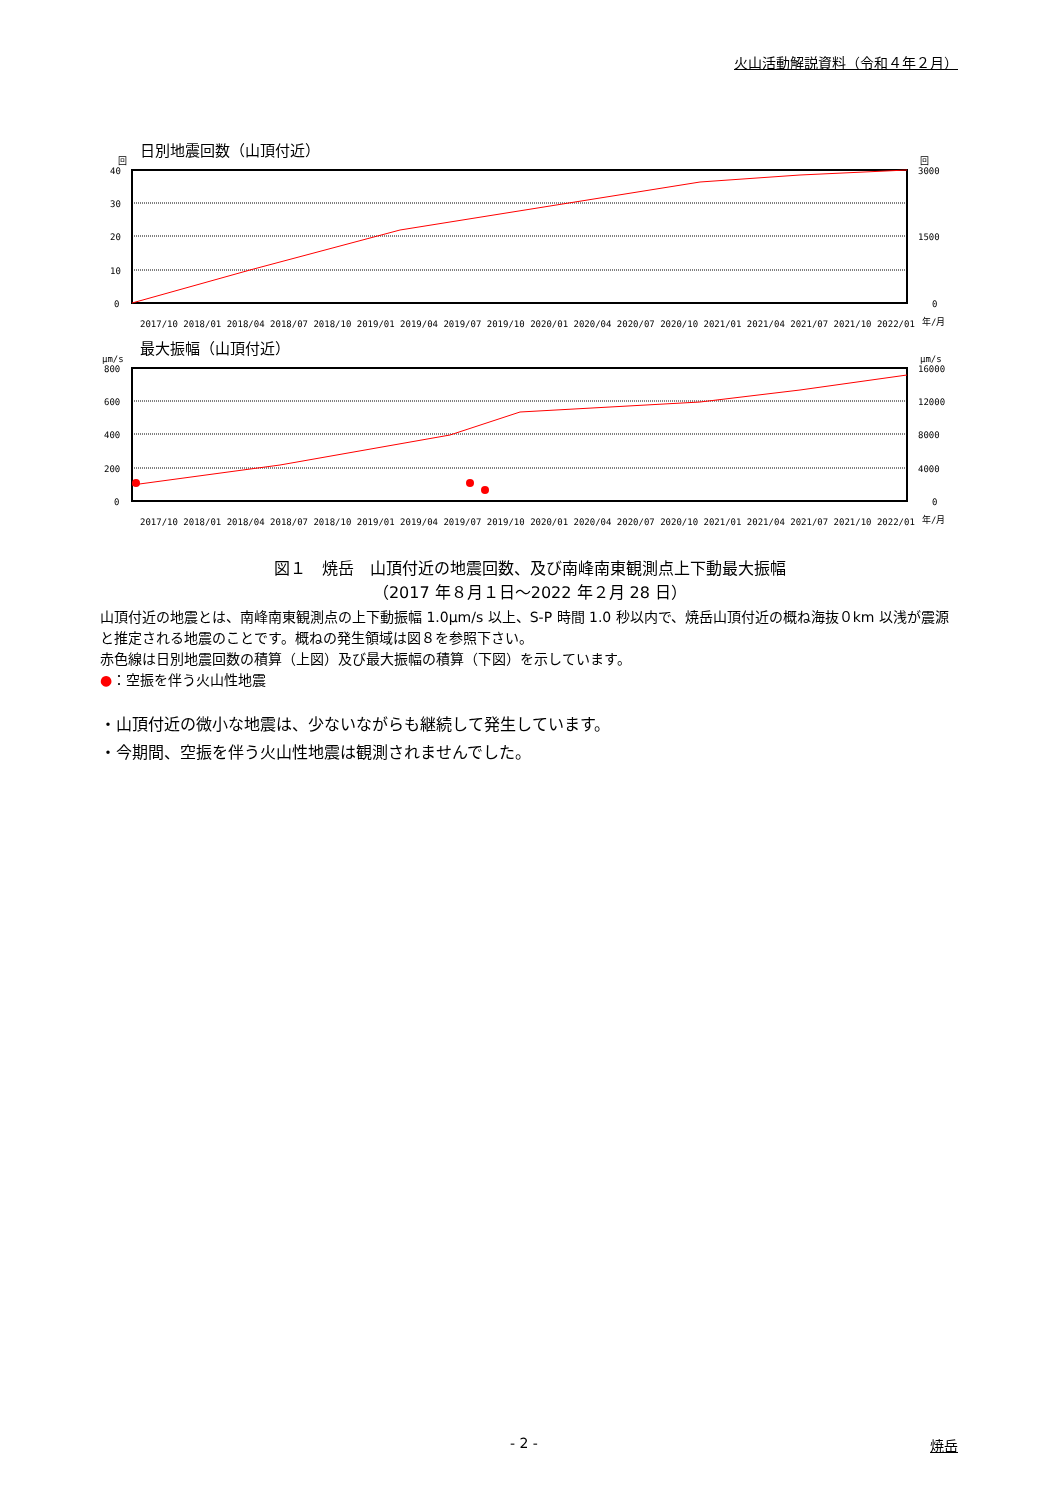火山活動解説資料（令和４年２月）
日別地震回数（山頂付近）
回
回
40
30
20
10
0
3000
1500
0
2017/10 2018/01 2018/04 2018/07 2018/10 2019/01 2019/04 2019/07 2019/10 2020/01 2020/04 2020/07 2020/10 2021/01 2021/04 2021/07 2021/10 2022/01
年/月
最大振幅（山頂付近）
μm/s
μm/s
800
600
400
200
0
16000
12000
8000
4000
0
2017/10 2018/01 2018/04 2018/07 2018/10 2019/01 2019/04 2019/07 2019/10 2020/01 2020/04 2020/07 2020/10 2021/01 2021/04 2021/07 2021/10 2022/01
年/月
図１　焼岳　山頂付近の地震回数、及び南峰南東観測点上下動最大振幅
（2017 年８月１日～2022 年２月 28 日）
山頂付近の地震とは、南峰南東観測点の上下動振幅 1.0μm/s 以上、S-P 時間 1.0 秒以内で、焼岳山頂付近の概ね海抜０km 以浅が震源と推定される地震のことです。概ねの発生領域は図８を参照下さい。
赤色線は日別地震回数の積算（上図）及び最大振幅の積算（下図）を示しています。
●：空振を伴う火山性地震
・山頂付近の微小な地震は、少ないながらも継続して発生しています。
・今期間、空振を伴う火山性地震は観測されませんでした。
- 2 - 焼岳